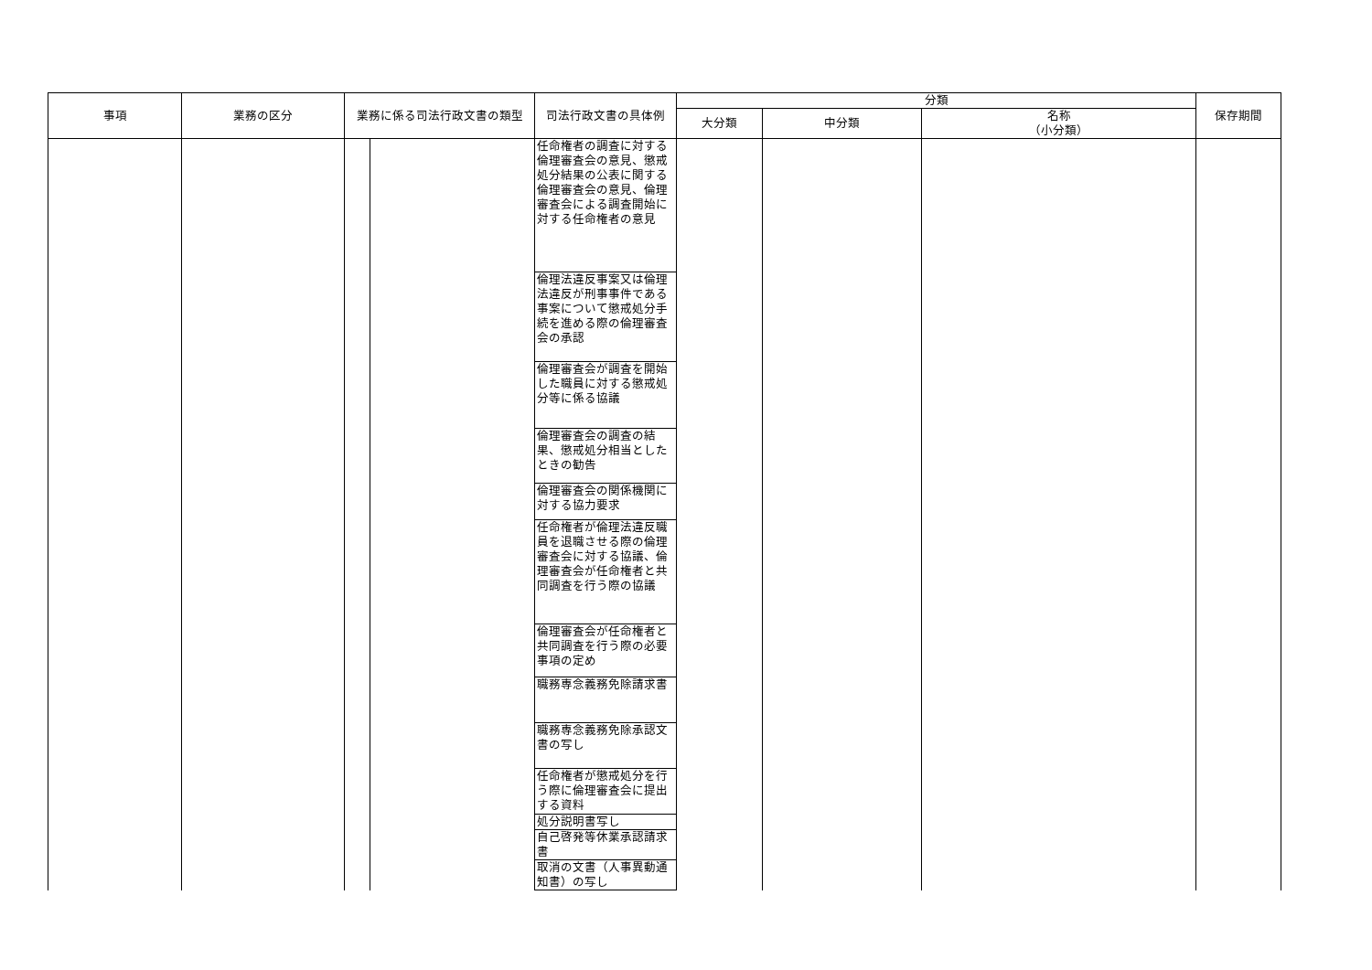| 事項 | 業務の区分 | 業務に係る司法行政文書の類型 | | 司法行政文書の具体例 | 分類 | | | 保存期間 |
| --- | --- | --- | --- | --- | --- | --- | --- | --- |
| | | | | | 大分類 | 中分類 | 名称 （小分類） | |
| | | | | 任命権者の調査に対する倫理審査会の意見、懲戒処分結果の公表に関する倫理審査会の意見、倫理審査会による調査開始に対する任命権者の意見 | | | | |
| | | | | 倫理法違反事案又は倫理法違反が刑事事件である事案について懲戒処分手続を進める際の倫理審査会の承認 | | | | |
| | | | | 倫理審査会が調査を開始した職員に対する懲戒処分等に係る協議 | | | | |
| | | | | 倫理審査会の調査の結果、懲戒処分相当としたときの勧告 | | | | |
| | | | | 倫理審査会の関係機関に対する協力要求 | | | | |
| | | | | 任命権者が倫理法違反職員を退職させる際の倫理審査会に対する協議、倫理審査会が任命権者と共同調査を行う際の協議 | | | | |
| | | | | 倫理審査会が任命権者と共同調査を行う際の必要事項の定め | | | | |
| | | | | 職務専念義務免除請求書 | | | | |
| | | | | 職務専念義務免除承認文書の写し | | | | |
| | | | | 任命権者が懲戒処分を行う際に倫理審査会に提出する資料 | | | | |
| | | | | 処分説明書写し | | | | |
| | | | | 自己啓発等休業承認請求書 | | | | |
| | | | | 取消の文書（人事異動通知書）の写し | | | | |